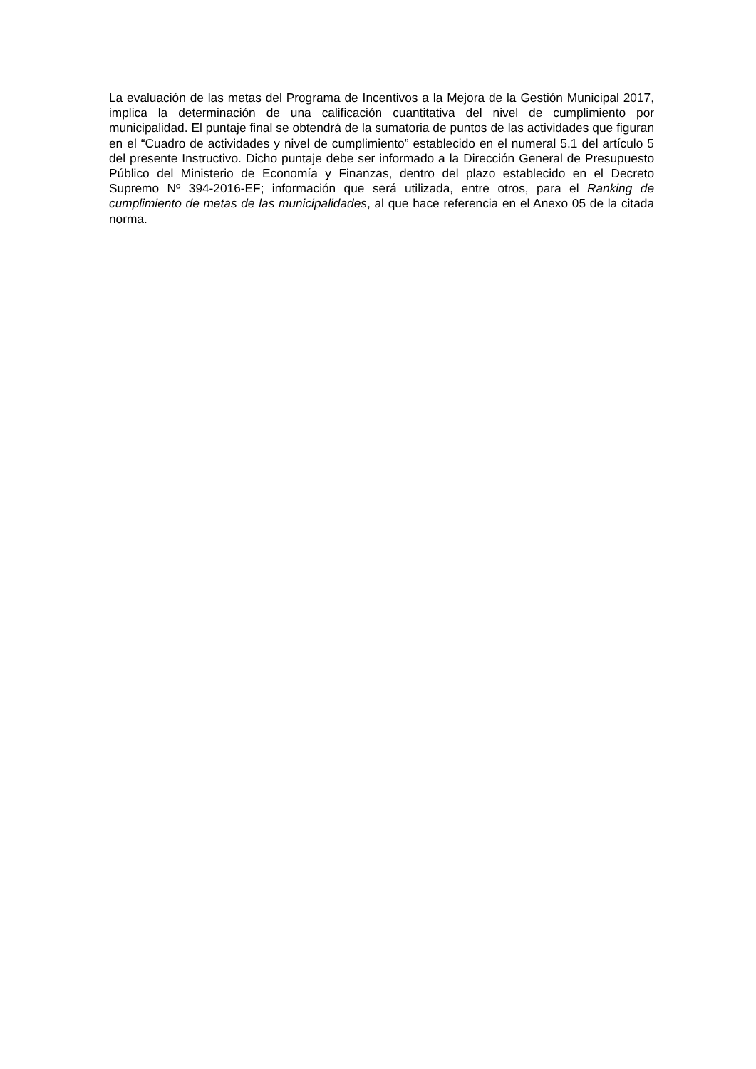La evaluación de las metas del Programa de Incentivos a la Mejora de la Gestión Municipal 2017, implica la determinación de una calificación cuantitativa del nivel de cumplimiento por municipalidad. El puntaje final se obtendrá de la sumatoria de puntos de las actividades que figuran en el “Cuadro de actividades y nivel de cumplimiento” establecido en el numeral 5.1 del artículo 5 del presente Instructivo. Dicho puntaje debe ser informado a la Dirección General de Presupuesto Público del Ministerio de Economía y Finanzas, dentro del plazo establecido en el Decreto Supremo Nº 394-2016-EF; información que será utilizada, entre otros, para el Ranking de cumplimiento de metas de las municipalidades, al que hace referencia en el Anexo 05 de la citada norma.